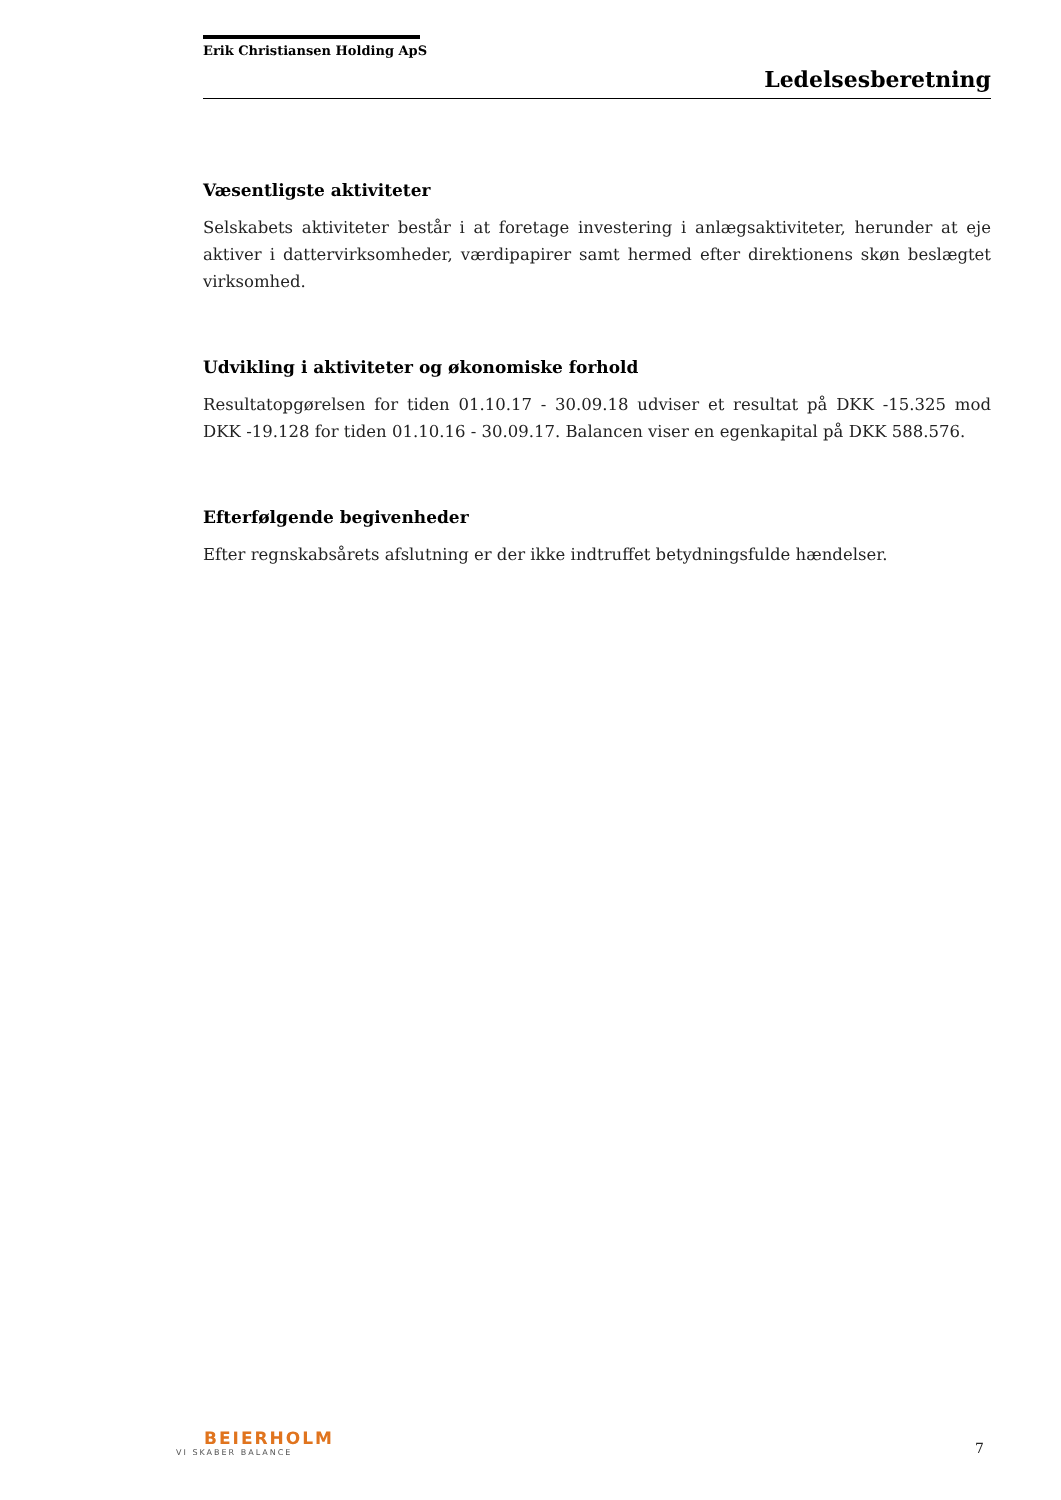Erik Christiansen Holding ApS
Ledelsesberetning
Væsentligste aktiviteter
Selskabets aktiviteter består i at foretage investering i anlægsaktiviteter, herunder at eje aktiver i dattervirksomheder, værdipapirer samt hermed efter direktionens skøn beslægtet virksomhed.
Udvikling i aktiviteter og økonomiske forhold
Resultatopgørelsen for tiden 01.10.17 - 30.09.18 udviser et resultat på DKK -15.325 mod DKK -19.128 for tiden 01.10.16 - 30.09.17. Balancen viser en egenkapital på DKK 588.576.
Efterfølgende begivenheder
Efter regnskabsårets afslutning er der ikke indtruffet betydningsfulde hændelser.
BEIERHOLM
VI SKABER BALANCE
7